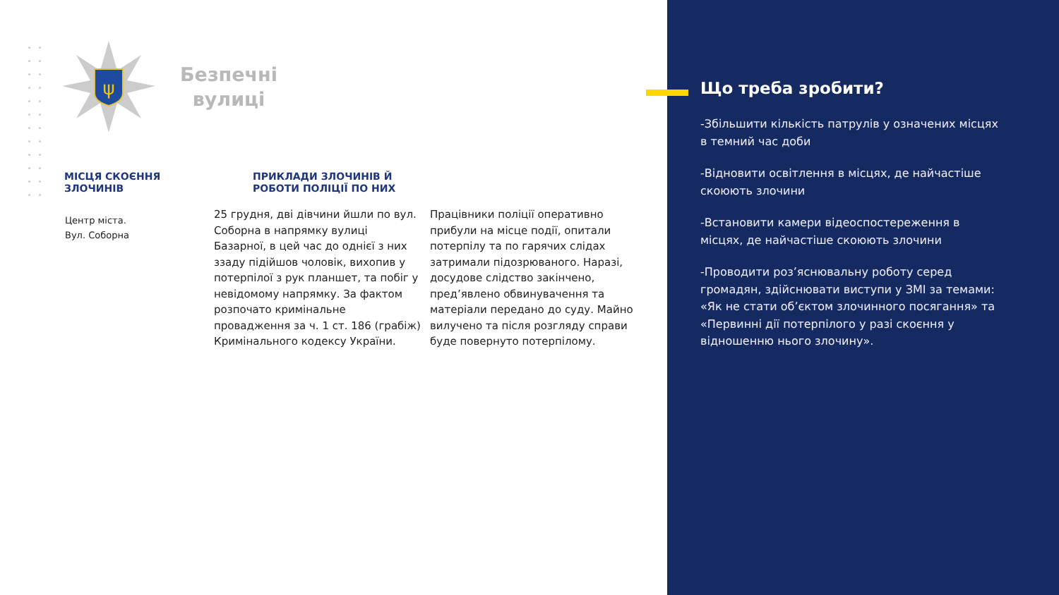ψ
Безпечні
вулиці
МІСЦЯ СКОЄННЯ
ЗЛОЧИНІВ
ПРИКЛАДИ ЗЛОЧИНІВ Й
РОБОТИ ПОЛІЦІЇ ПО НИХ
Центр міста.
Вул. Соборна
25 грудня, дві дівчини йшли по вул. Соборна в напрямку вулиці Базарної, в цей час до однієї з них ззаду підійшов чоловік, вихопив у потерпілої з рук планшет, та побіг у невідомому напрямку. За фактом розпочато кримінальне провадження за ч. 1 ст. 186 (грабіж) Кримінального кодексу України.
Працівники поліції оперативно прибули на місце події, опитали потерпілу та по гарячих слідах затримали підозрюваного. Наразі, досудове слідство закінчено, пред’явлено обвинувачення та матеріали передано до суду. Майно вилучено та після розгляду справи буде повернуто потерпілому.
Що треба зробити?
-Збільшити кількість патрулів у означених місцях в темний час доби
-Відновити освітлення в місцях, де найчастіше скоюють злочини
-Встановити камери відеоспостереження в місцях, де найчастіше скоюють злочини
-Проводити роз’яснювальну роботу серед громадян, здійснювати виступи у ЗМІ за темами: «Як не стати об’єктом злочинного посягання» та «Первинні дії потерпілого у разі скоєння у відношенню нього злочину».